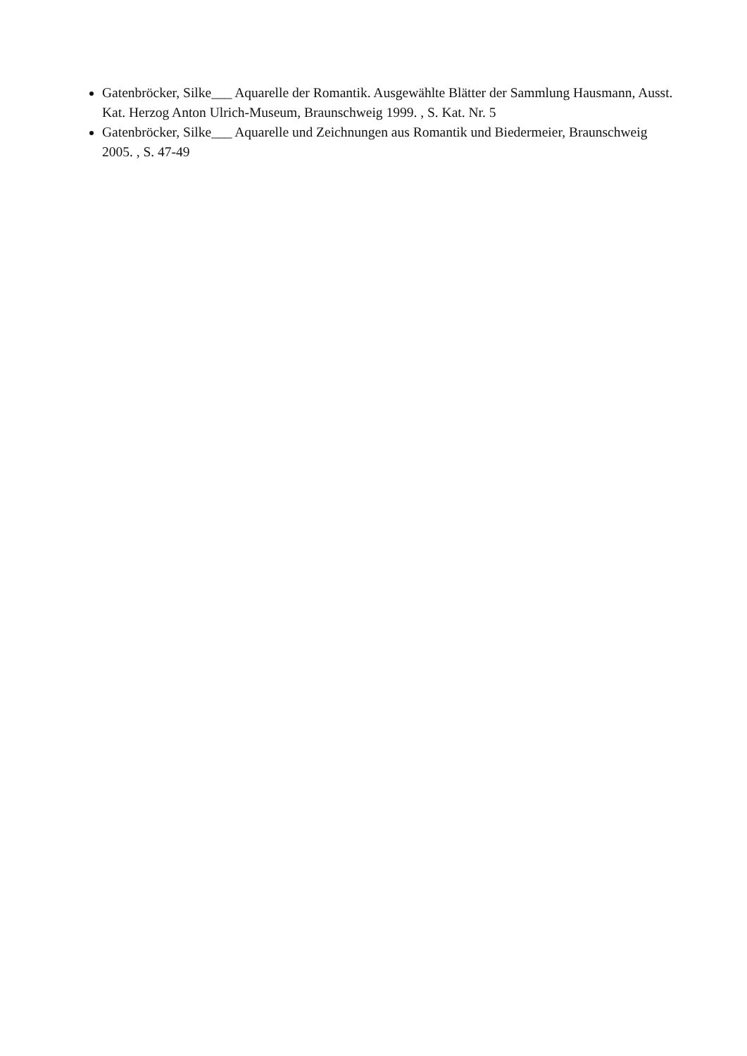Gatenbröcker, Silke___ Aquarelle der Romantik. Ausgewählte Blätter der Sammlung Hausmann, Ausst. Kat. Herzog Anton Ulrich-Museum, Braunschweig 1999. , S. Kat. Nr. 5
Gatenbröcker, Silke___ Aquarelle und Zeichnungen aus Romantik und Biedermeier, Braunschweig 2005. , S. 47-49